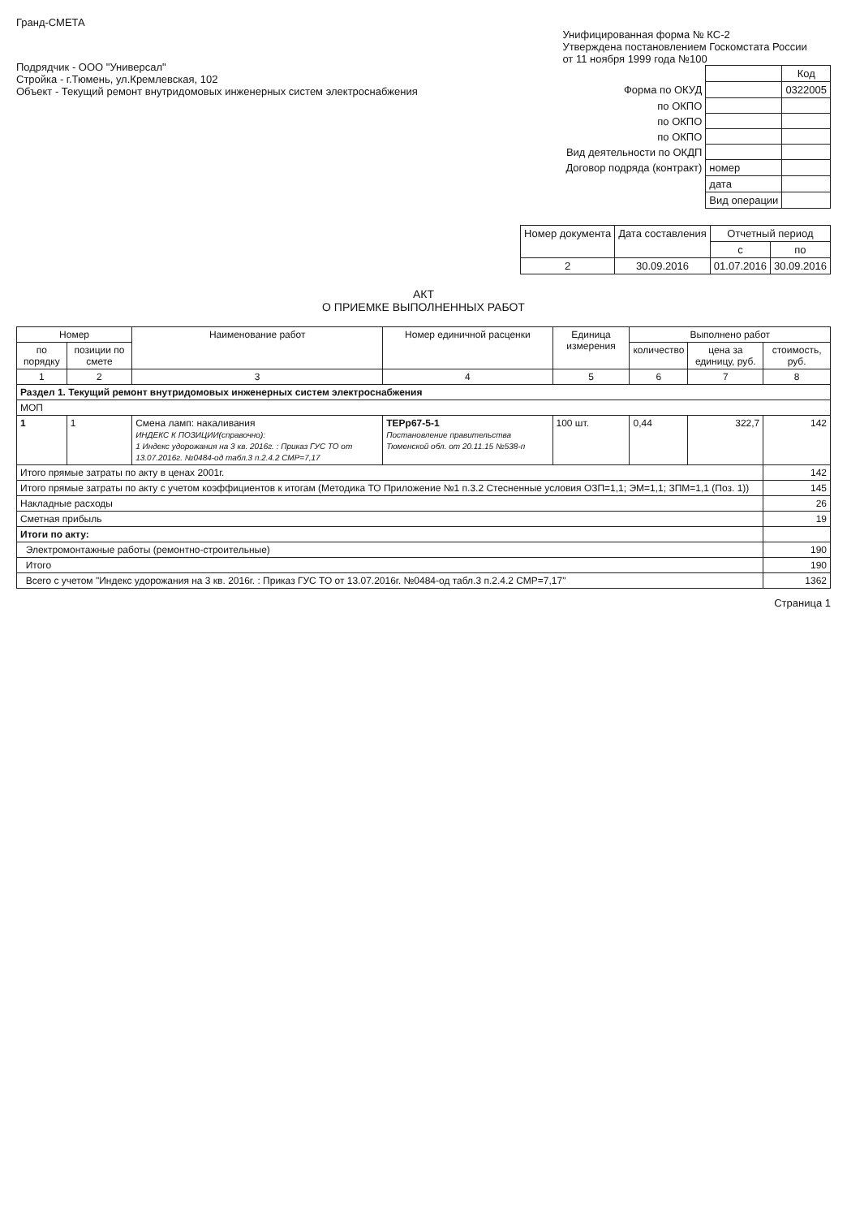Гранд-СМЕТА
Подрядчик - ООО "Универсал"
Стройка - г.Тюмень, ул.Кремлевская, 102
Объект - Текущий ремонт внутридомовых инженерных систем электроснабжения
Унифицированная форма № КС-2
Утверждена постановлением Госкомстата России
от 11 ноября 1999 года №100
| | | Код |
| Форма по ОКУД | | 0322005 |
| по ОКПО | | |
| по ОКПО | | |
| по ОКПО | | |
| Вид деятельности по ОКДП | | |
| Договор подряда (контракт) | номер | |
| | дата | |
| | Вид операции | |
| Номер документа | Дата составления | Отчетный период | |
| --- | --- | --- | --- |
| | | с | по |
| 2 | 30.09.2016 | 01.07.2016 | 30.09.2016 |
АКТ
О ПРИЕМКЕ ВЫПОЛНЕННЫХ РАБОТ
| Номер | | Наименование работ | Номер единичной расценки | Единица измерения | Выполнено работ | | |
| --- | --- | --- | --- | --- | --- | --- | --- |
| по порядку | позиции по смете | | | | количество | цена за единицу, руб. | стоимость, руб. |
| 1 | 2 | 3 | 4 | 5 | 6 | 7 | 8 |
| Раздел 1. Текущий ремонт внутридомовых инженерных систем электроснабжения | | | | | | | |
| МОП | | | | | | | |
| 1 | 1 | Смена ламп: накаливания ИНДЕКС К ПОЗИЦИИ(справочно): 1 Индекс удорожания на 3 кв. 2016г. : Приказ ГУС ТО от 13.07.2016г. №0484-од табл.3 п.2.4.2 СМР=7,17 | ТЕРр67-5-1 Постановление правительства Тюменской обл. от 20.11.15 №538-п | 100 шт. | 0,44 | 322,7 | 142 |
| Итого прямые затраты по акту в ценах 2001г. | | | | | | | 142 |
| Итого прямые затраты по акту с учетом коэффициентов к итогам (Методика ТО Приложение №1 п.3.2 Стесненные условия ОЗП=1,1; ЭМ=1,1; ЗПМ=1,1 (Поз. 1)) | | | | | | | 145 |
| Накладные расходы | | | | | | | 26 |
| Сметная прибыль | | | | | | | 19 |
| Итоги по акту: | | | | | | | |
| Электромонтажные работы (ремонтно-строительные) | | | | | | | 190 |
| Итого | | | | | | | 190 |
| Всего с учетом "Индекс удорожания на 3 кв. 2016г. : Приказ ГУС ТО от 13.07.2016г. №0484-од табл.3 п.2.4.2 СМР=7,17" | | | | | | | 1362 |
Страница 1